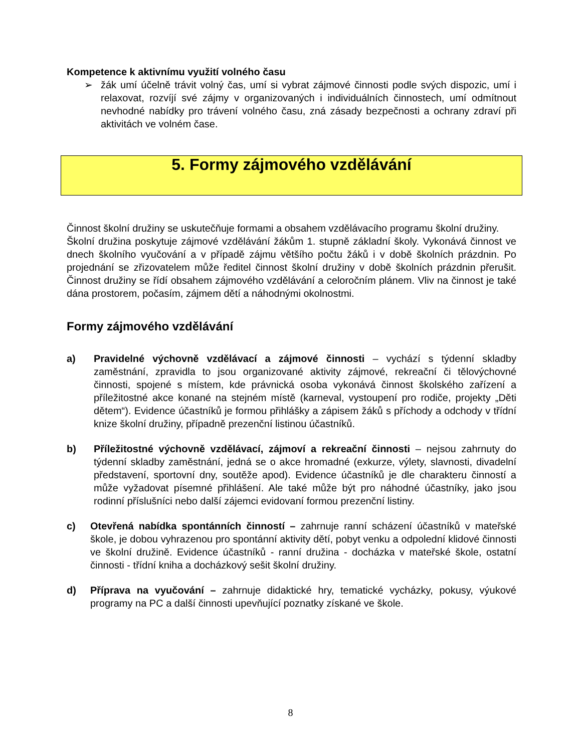Kompetence k aktivnímu využití volného času
➢ žák umí účelně trávit volný čas, umí si vybrat zájmové činnosti podle svých dispozic, umí i relaxovat, rozvíjí své zájmy v organizovaných i individuálních činnostech, umí odmítnout nevhodné nabídky pro trávení volného času, zná zásady bezpečnosti a ochrany zdraví při aktivitách ve volném čase.
5. Formy zájmového vzdělávání
Činnost školní družiny se uskutečňuje formami a obsahem vzdělávacího programu školní družiny.
Školní družina poskytuje zájmové vzdělávání žákům 1. stupně základní školy. Vykonává činnost ve dnech školního vyučování a v případě zájmu většího počtu žáků i v době školních prázdnin. Po projednání se zřizovatelem může ředitel činnost školní družiny v době školních prázdnin přerušit. Činnost družiny se řídí obsahem zájmového vzdělávání a celoročním plánem. Vliv na činnost je také dána prostorem, počasím, zájmem dětí a náhodnými okolnostmi.
Formy zájmového vzdělávání
a) Pravidelné výchovně vzdělávací a zájmové činnosti – vychází s týdenní skladby zaměstnání, zpravidla to jsou organizované aktivity zájmové, rekreační či tělovýchovné činnosti, spojené s místem, kde právnická osoba vykonává činnost školského zařízení a příležitostné akce konané na stejném místě (karneval, vystoupení pro rodiče, projekty „Děti dětem“). Evidence účastníků je formou přihlášky a zápisem žáků s příchody a odchody v třídní knize školní družiny, případně prezenční listinou účastníků.
b) Příležitostné výchovně vzdělávací, zájmoví a rekreační činnosti – nejsou zahrnuty do týdenní skladby zaměstnání, jedná se o akce hromadné (exkurze, výlety, slavnosti, divadelní představení, sportovní dny, soutěže apod). Evidence účastníků je dle charakteru činností a může vyžadovat písemné přihlášení. Ale také může být pro náhodné účastníky, jako jsou rodinní příslušníci nebo další zájemci evidovaní formou prezenční listiny.
c) Otevřená nabídka spontánních činností – zahrnuje ranní scházení účastníků v mateřské škole, je dobou vyhrazenou pro spontánní aktivity dětí, pobyt venku a odpolední klidové činnosti ve školní družině. Evidence účastníků - ranní družina - docházka v mateřské škole, ostatní činnosti - třídní kniha a docházkový sešit školní družiny.
d) Příprava na vyučování – zahrnuje didaktické hry, tematické vycházky, pokusy, výukové programy na PC a další činnosti upevňující poznatky získané ve škole.
8